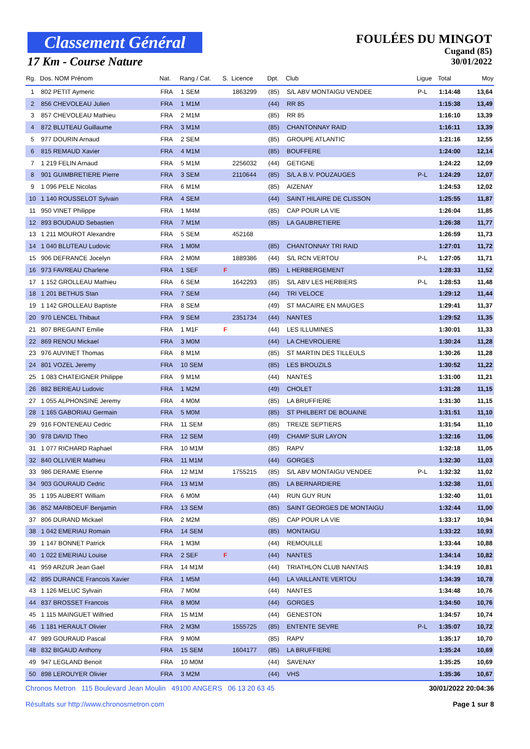Classement Général
17 Km - Course Nature
FOULÉES DU MINGOT
Cugand (85)
30/01/2022
| Rg. | Dos. NOM Prénom | Nat. | Rang / Cat. | S. | Licence | Dpt. | Club | Ligue | Total | Moy |
| --- | --- | --- | --- | --- | --- | --- | --- | --- | --- | --- |
| 1 | 802 PETIT Aymeric | FRA | 1 SEM | | 1863299 | (85) | S/L ABV MONTAIGU VENDEE | P-L | 1:14:48 | 13,64 |
| 2 | 856 CHEVOLEAU Julien | FRA | 1 M1M | | | (44) | RR 85 | | 1:15:38 | 13,49 |
| 3 | 857 CHEVOLEAU Mathieu | FRA | 2 M1M | | | (85) | RR 85 | | 1:16:10 | 13,39 |
| 4 | 872 BLUTEAU Guillaume | FRA | 3 M1M | | | (85) | CHANTONNAY RAID | | 1:16:11 | 13,39 |
| 5 | 977 DOURIN Arnaud | FRA | 2 SEM | | | (85) | GROUPE ATLANTIC | | 1:21:16 | 12,55 |
| 6 | 815 REMAUD Xavier | FRA | 4 M1M | | | (85) | BOUFFERE | | 1:24:00 | 12,14 |
| 7 | 1 219 FELIN Arnaud | FRA | 5 M1M | | 2256032 | (44) | GETIGNE | | 1:24:22 | 12,09 |
| 8 | 901 GUIMBRETIERE Pierre | FRA | 3 SEM | | 2110644 | (85) | S/L A.B.V. POUZAUGES | P-L | 1:24:29 | 12,07 |
| 9 | 1 096 PELE Nicolas | FRA | 6 M1M | | | (85) | AIZENAY | | 1:24:53 | 12,02 |
| 10 | 1 140 ROUSSELOT Sylvain | FRA | 4 SEM | | | (44) | SAINT HILAIRE DE CLISSON | | 1:25:55 | 11,87 |
| 11 | 950 VINET Philippe | FRA | 1 M4M | | | (85) | CAP POUR LA VIE | | 1:26:04 | 11,85 |
| 12 | 893 BOUDAUD Sebastien | FRA | 7 M1M | | | (85) | LA GAUBRETIERE | | 1:26:38 | 11,77 |
| 13 | 1 211 MOUROT Alexandre | FRA | 5 SEM | | 452168 | | | | 1:26:59 | 11,73 |
| 14 | 1 040 BLUTEAU Ludovic | FRA | 1 M0M | | | (85) | CHANTONNAY TRI RAID | | 1:27:01 | 11,72 |
| 15 | 906 DEFRANCE Jocelyn | FRA | 2 M0M | | 1889386 | (44) | S/L RCN VERTOU | P-L | 1:27:05 | 11,71 |
| 16 | 973 FAVREAU Charlene | FRA | 1 SEF | F | | (85) | L HERBERGEMENT | | 1:28:33 | 11,52 |
| 17 | 1 152 GROLLEAU Mathieu | FRA | 6 SEM | | 1642293 | (85) | S/L ABV LES HERBIERS | P-L | 1:28:53 | 11,48 |
| 18 | 1 201 BETHUS Stan | FRA | 7 SEM | | | (44) | TRI VELOCE | | 1:29:12 | 11,44 |
| 19 | 1 142 GROLLEAU Baptiste | FRA | 8 SEM | | | (49) | ST MACAIRE EN MAUGES | | 1:29:41 | 11,37 |
| 20 | 970 LENCEL Thibaut | FRA | 9 SEM | | 2351734 | (44) | NANTES | | 1:29:52 | 11,35 |
| 21 | 807 BREGAINT Emilie | FRA | 1 M1F | F | | (44) | LES ILLUMINES | | 1:30:01 | 11,33 |
| 22 | 869 RENOU Mickael | FRA | 3 M0M | | | (44) | LA CHEVROLIERE | | 1:30:24 | 11,28 |
| 23 | 976 AUVINET Thomas | FRA | 8 M1M | | | (85) | ST MARTIN DES TILLEULS | | 1:30:26 | 11,28 |
| 24 | 801 VOZEL Jeremy | FRA | 10 SEM | | | (85) | LES BROUZILS | | 1:30:52 | 11,22 |
| 25 | 1 083 CHATEIGNER Philippe | FRA | 9 M1M | | | (44) | NANTES | | 1:31:00 | 11,21 |
| 26 | 882 BERIEAU Ludovic | FRA | 1 M2M | | | (49) | CHOLET | | 1:31:28 | 11,15 |
| 27 | 1 055 ALPHONSINE Jeremy | FRA | 4 M0M | | | (85) | LA BRUFFIERE | | 1:31:30 | 11,15 |
| 28 | 1 165 GABORIAU Germain | FRA | 5 M0M | | | (85) | ST PHILBERT DE BOUAINE | | 1:31:51 | 11,10 |
| 29 | 916 FONTENEAU Cedric | FRA | 11 SEM | | | (85) | TREIZE SEPTIERS | | 1:31:54 | 11,10 |
| 30 | 978 DAVID Theo | FRA | 12 SEM | | | (49) | CHAMP SUR LAYON | | 1:32:16 | 11,06 |
| 31 | 1 077 RICHARD Raphael | FRA | 10 M1M | | | (85) | RAPV | | 1:32:18 | 11,05 |
| 32 | 840 OLLIVIER Mathieu | FRA | 11 M1M | | | (44) | GORGES | | 1:32:30 | 11,03 |
| 33 | 986 DERAME Etienne | FRA | 12 M1M | | 1755215 | (85) | S/L ABV MONTAIGU VENDEE | P-L | 1:32:32 | 11,02 |
| 34 | 903 GOURAUD Cedric | FRA | 13 M1M | | | (85) | LA BERNARDIERE | | 1:32:38 | 11,01 |
| 35 | 1 195 AUBERT William | FRA | 6 M0M | | | (44) | RUN GUY RUN | | 1:32:40 | 11,01 |
| 36 | 852 MARBOEUF Benjamin | FRA | 13 SEM | | | (85) | SAINT GEORGES DE MONTAIGU | | 1:32:44 | 11,00 |
| 37 | 806 DURAND Mickael | FRA | 2 M2M | | | (85) | CAP POUR LA VIE | | 1:33:17 | 10,94 |
| 38 | 1 042 EMERIAU Romain | FRA | 14 SEM | | | (85) | MONTAIGU | | 1:33:22 | 10,93 |
| 39 | 1 147 BONNET Patrick | FRA | 1 M3M | | | (44) | REMOUILLE | | 1:33:44 | 10,88 |
| 40 | 1 022 EMERIAU Louise | FRA | 2 SEF | F | | (44) | NANTES | | 1:34:14 | 10,82 |
| 41 | 959 ARZUR Jean Gael | FRA | 14 M1M | | | (44) | TRIATHLON CLUB NANTAIS | | 1:34:19 | 10,81 |
| 42 | 895 DURANCE Francois Xavier | FRA | 1 M5M | | | (44) | LA VAILLANTE VERTOU | | 1:34:39 | 10,78 |
| 43 | 1 126 MELUC Sylvain | FRA | 7 M0M | | | (44) | NANTES | | 1:34:48 | 10,76 |
| 44 | 837 BROSSET Francois | FRA | 8 M0M | | | (44) | GORGES | | 1:34:50 | 10,76 |
| 45 | 1 115 MAINGUET Wilfried | FRA | 15 M1M | | | (44) | GENESTON | | 1:34:57 | 10,74 |
| 46 | 1 181 HERAULT Olivier | FRA | 2 M3M | | 1555725 | (85) | ENTENTE SEVRE | P-L | 1:35:07 | 10,72 |
| 47 | 989 GOURAUD Pascal | FRA | 9 M0M | | | (85) | RAPV | | 1:35:17 | 10,70 |
| 48 | 832 BIGAUD Anthony | FRA | 15 SEM | | 1604177 | (85) | LA BRUFFIERE | | 1:35:24 | 10,69 |
| 49 | 947 LEGLAND Benoit | FRA | 10 M0M | | | (44) | SAVENAY | | 1:35:25 | 10,69 |
| 50 | 898 LEROUYER Olivier | FRA | 3 M2M | | | (44) | VHS | | 1:35:36 | 10,67 |
Chronos Metron 115 Boulevard Jean Moulin 49100 ANGERS 06 13 20 63 45
Résultats sur http://www.chronosmetron.com
30/01/2022 20:04:36
Page 1 sur 8